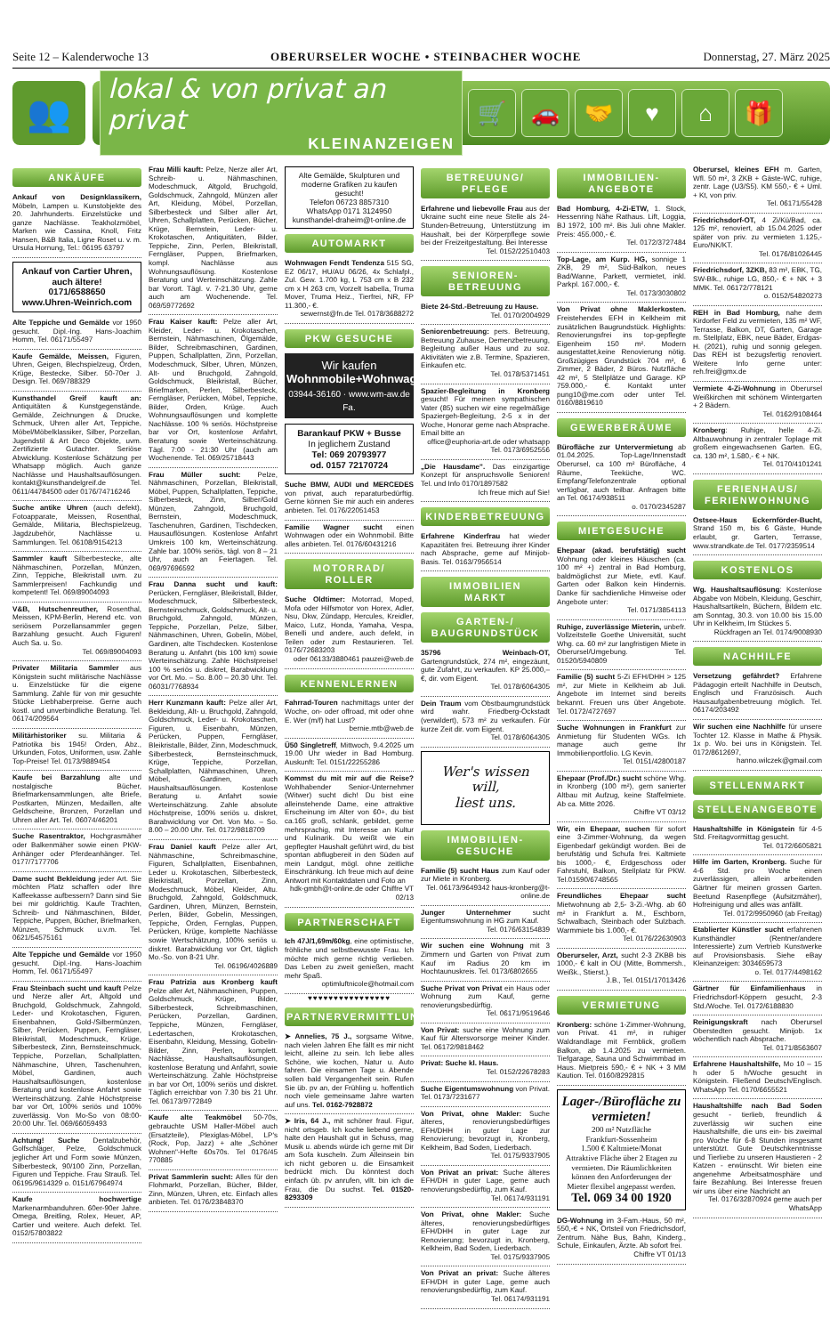Seite 12 – Kalenderwoche 13 OBERURSELER WOCHE • STEINBACHER WOCHE Donnerstag, 27. März 2025
👥
lokal & von privat an privat
KLEINANZEIGEN
🛒 🚗 🤝 ♥ ⌂ 🎁
ANKÄUFE
Ankauf von Designklassikern, Möbeln, Lampen u. Kunstobjekte des 20. Jahrhunderts. Einzelstücke und ganze Nachlässe. Teakholzmöbel, Marken wie Cassina, Knoll, Fritz Hansen, B&B Italia, Ligne Roset u. v. m. Ursula Hornung, Tel.: 06195 63797
Ankauf von Cartier Uhren, auch ältere!
0171/6588650
www.Uhren-Weinrich.com
Alte Teppiche und Gemälde vor 1950 gesucht. Dipl.-Ing. Hans-Joachim Homm, Tel. 06171/55497
Kaufe Gemälde, Meissen, Figuren, Uhren, Geigen, Blechspielzeug, Orden, Krüge, Bestecke, Silber. 50-70er J. Design. Tel. 069/788329
Kunsthandel Greif kauft an: Antiquitäten & Kunstgegenstände, Gemälde, Zeichnungen & Drucke, Schmuck, Uhren aller Art, Teppiche, Möbel/Möbelklassiker, Silber, Porzellan, Jugendstil & Art Deco Objekte, uvm. Zertifizierte Gutachter. Seriöse Abwicklung. Kostenlose Schätzung per Whatsapp möglich. Auch ganze Nachlässe und Haushaltsauflösungen. kontakt@kunsthandelgreif.de Tel. 0611/44784500 oder 0176/74716246
Suche antike Uhren (auch defekt), Fotoapparate, Meissen, Rosenthal, Gemälde, Militaria, Blechspielzeug, Jagdzubehör, Nachlässe u. Sammlungen. Tel. 06108/9154213
Sammler kauft Silberbestecke, alte Nähmaschinen, Porzellan, Münzen, Zinn, Teppiche, Bleikristall uvm. zu Sammlerpreisen! Fachkundig und kompetent! Tel. 069/89004093
V&B, Hutschenreuther, Rosenthal, Meissen, KPM-Berlin, Herend etc. von seriösem Porzellansammler gegen Barzahlung gesucht. Auch Figuren! Auch Sa. u. So.
Tel. 069/89004093
Privater Militaria Sammler aus Königstein sucht militärische Nachlässe u. Einzelstücke für die eigene Sammlung. Zahle für von mir gesuchte Stücke Liebhaberpreise. Gerne auch kostl. und unverbindliche Beratung. Tel. 06174/209564
Militärhistoriker su. Militaria & Patriotika bis 1945! Orden, Abz., Urkunden, Fotos, Uniformen, usw. Zahle Top-Preise! Tel. 0173/9889454
Kaufe bei Barzahlung alte und nostalgische Bücher, Briefmarkensammlungen, alte Briefe, Postkarten, Münzen, Medaillen, alte Geldscheine, Bronzen, Porzellan und Uhren aller Art. Tel. 06074/46201
Suche Rasentraktor, Hochgrasmäher oder Balkenmäher sowie einen PKW-Anhänger oder Pferdeanhänger. Tel. 0177/7177706
Dame sucht Bekleidung jeder Art. Sie möchten Platz schaffen oder Ihre Kaffeekasse aufbessern? Dann sind Sie bei mir goldrichtig. Kaufe Trachten, Schreib- und Nähmaschinen, Bilder, Teppiche, Puppen, Bücher, Briefmarken, Münzen, Schmuck u.v.m. Tel. 0621/54575161
Alte Teppiche und Gemälde vor 1950 gesucht. Dipl.-Ing. Hans-Joachim Homm, Tel. 06171/55497
Frau Steinbach sucht und kauft Pelze und Nerze aller Art, Altgold und Bruchgold, Goldschmuck, Zahngold, Leder- und Krokotaschen, Figuren, Eisenbahnen, Gold-/Silbermünzen, Silber, Perücken, Puppen, Ferngläser, Bleikristall, Modeschmuck, Krüge, Silberbesteck, Zinn, Bernsteinschmuck, Teppiche, Porzellan, Schallplatten, Nähmaschine, Uhren, Taschenuhren, Möbel, Gardinen, auch Haushaltsauflösungen, kostenlose Beratung und kostenlose Anfahrt sowie Werteinschätzung. Zahle Höchstpreise bar vor Ort, 100% seriös und 100% zuverlässig. Von Mo-So von 08:00-20:00 Uhr. Tel. 069/66059493
Achtung! Suche Dentalzubehör, Golfschläger, Pelze, Goldschmuck jeglicher Art und Form sowie Münzen, Silberbesteck, 90/100 Zinn, Porzellan, Figuren und Teppiche. Frau Strauß. Tel. 06195/9614329 o. 0151/67964974
Kaufe hochwertige Markenarmbanduhren. 60er-90er Jahre. Omega, Breitling, Rolex, Heuer, AP, Cartier und weitere. Auch defekt. Tel. 0152/57803822
Frau Milli kauft: Pelze, Nerze aller Art, Schreib- u. Nähmaschinen, Modeschmuck, Altgold, Bruchgold, Goldschmuck, Zahngold, Münzen aller Art, Kleidung, Möbel, Porzellan, Silberbesteck und Silber aller Art, Uhren, Schallplatten, Perücken, Bücher, Krüge, Bernstein, Leder- u. Krokotaschen, Antiquitäten, Bilder, Teppiche, Zinn, Perlen, Bleikristall, Ferngläser, Puppen, Briefmarken, kompl. Nachlässe aus Wohnungsauflösung. Kostenlose Beratung und Werteinschätzung. Zahle bar Vorort. Tägl. v. 7-21.30 Uhr, gerne auch am Wochenende. Tel. 069/59772692
Frau Kaiser kauft: Pelze aller Art, Kleider, Leder- u. Krokotaschen, Bernstein, Nähmaschinen, Ölgemälde, Bilder, Schreibmaschinen, Gardinen, Puppen, Schallplatten, Zinn, Porzellan, Modeschmuck, Silber, Uhren, Münzen, Alt- und Bruchgold, Zahngold, Goldschmuck, Bleikristall, Bücher, Briefmarken, Perlen, Silberbesteck, Ferngläser, Perücken, Möbel, Teppiche, Bilder, Orden, Krüge. Auch Wohnungsauflösungen und komplette Nachlässe. 100 % seriös. Höchstpreise bar vor Ort, kostenlose Anfahrt, Beratung sowie Werteinschätzung. Tägl. 7:00 - 21:30 Uhr (auch am Wochenende. Tel. 069/25718443
Frau Müller sucht: Pelze, Nähmaschinen, Porzellan, Bleikristall, Möbel, Puppen, Schallplatten, Teppiche, Silberbesteck, Zinn, Silber/Gold Münzen, Zahngold, Bruchgold, Bernstein, Modeschmuck, Taschenuhren, Gardinen, Tischdecken, Hausauflösungen. Kostenlose Anfahrt Umkreis 100 km, Werteinschätzung. Zahle bar. 100% seriös, tägl. von 8 – 21 Uhr, auch an Feiertagen. Tel. 069/97696592
Frau Danna sucht und kauft: Perücken, Ferngläser, Bleikristall, Bilder, Modeschmuck, Silberbesteck, Bernsteinschmuck, Goldschmuck, Alt- u. Bruchgold, Zahngold, Münzen, Teppiche, Porzellan, Pelze, Silber, Nähmaschinen, Uhren, Gobelin, Möbel, Gardinen, alte Tischdecken. Kostenlose Beratung u. Anfahrt (bis 100 km) sowie Werteinschätzung. Zahle Höchstpreise! 100 % seriös u. diskret, Barabwicklung vor Ort. Mo. – So. 8.00 – 20.30 Uhr. Tel. 06031/7768934
Herr Kunzmann kauft: Pelze aller Art, Bekleidung, Alt- u. Bruchgold, Zahngold, Goldschmuck, Leder- u. Krokotaschen, Figuren, u. Eisenbahn, Münzen, Perücken, Puppen, Ferngläser, Bleikristalle, Bilder, Zinn, Modeschmuck, Silberbesteck, Bernsteinschmuck, Krüge, Teppiche, Porzellan, Schallplatten, Nähmaschinen, Uhren, Möbel, Gardinen, auch Haushaltsauflösungen. Kostenlose Beratung u. Anfahrt sowie Werteinschätzung. Zahle absolute Höchstpreise, 100% seriös u. diskret, Barabwicklung vor Ort. Von Mo. – So. 8.00 – 20.00 Uhr. Tel. 0172/9818709
Frau Daniel kauft Pelze aller Art, Nähmaschine, Schreibmaschine, Figuren, Schallplatten, Eisenbahnen, Leder u. Krokotaschen, Silberbesteck, Bleikristall, Porzellan, Zinn, Modeschmuck, Möbel, Kleider, Altu. Bruchgold, Zahngold, Goldschmuck, Gardinen, Uhren, Münzen, Bernstein, Perlen, Bilder, Gobelin, Messingen, Teppiche, Orden, Fernglas, Puppen, Perücken, Krüge, komplette Nachlässe sowie Wertschätzung, 100% seriös u. diskret. Barabwicklung vor Ort, täglich Mo.-So. von 8-21 Uhr.
Tel. 06196/4026889
Frau Patrizia aus Kronberg kauft Pelze aller Art, Nähmaschinen, Puppen, Goldschmuck, Krüge, Bilder, Silberbesteck, Schreibmaschinen, Perücken, Porzellan, Gardinen, Teppiche, Münzen, Ferngläser, Ledertaschen, Krokotaschen, Eisenbahn, Kleidung, Messing, Gobelin-Bilder, Zinn, Perlen, komplett. Nachlässe, Haushaltsauflösungen, kostenlose Beratung und Anfahrt, sowie Werteinschätzung. Zahle Höchstpreise in bar vor Ort, 100% seriös und diskret. Täglich erreichbar von 7.30 bis 21 Uhr. Tel. 06173/9772849
Kaufe alte Teakmöbel 50-70s, gebrauchte USM Haller-Möbel auch (Ersatzteile), Plexiglas-Möbel, LP's (Rock, Pop, Jazz) + alte „Schöner Wohnen"-Hefte 60s70s. Tel 0176/45 770885
Privat Sammlerin sucht: Alles für den Flohmarkt, Porzellan, Bücher, Bilder, Zinn, Münzen, Uhren, etc. Einfach alles anbieten. Tel. 0176/23848370
Alte Gemälde, Skulpturen und moderne Grafiken zu kaufen gesucht!
Telefon 06723 8857310
WhatsApp 0171 3124950
kunsthandel-draheim@t-online.de
AUTOMARKT
Wohnwagen Fendt Tendenza 515 SG, EZ 06/17, HU/AU 06/26, 4x Schlafpl., Zul. Gew. 1.700 kg, L 753 cm x B 232 cm x H 263 cm, Vorzelt Isabella, Truma Mover, Truma Heiz., Tierfrei, NR, FP 11.300,- €.
sewernst@fn.de Tel. 0178/3688272
PKW GESUCHE
Wir kaufen
Wohnmobile+Wohnwagen
03944-36160 · www.wm-aw.de Fa.
Barankauf PKW + Busse
In jeglichem Zustand
Tel: 069 20793977
od. 0157 72170724
Suche BMW, AUDI und MERCEDES von privat, auch reparaturbedürftig. Gerne können Sie mir auch ein anderes anbieten. Tel. 0176/22051453
Familie Wagner sucht einen Wohnwagen oder ein Wohnmobil. Bitte alles anbieten. Tel. 0176/60431216
MOTORRAD/
ROLLER
Suche Oldtimer: Motorrad, Moped, Mofa oder Hilfsmotor von Horex, Adler, Nsu, Dkw, Zündapp, Hercules, Kreidler, Maico, Lutz, Honda, Yamaha, Vespa, Benelli und andere, auch defekt, in Teilen oder zum Restaurieren. Tel. 0176/72683203
oder 06133/3880461 pauzei@web.de
KENNENLERNEN
Fahrrad-Touren nachmittags unter der Woche, on- oder offroad, mit oder ohne E. Wer (m/f) hat Lust?
bernie.mtb@web.de
Ü50 Singletreff, Mittwoch, 9.4.2025 um 19.00 Uhr wieder in Bad Homburg. Auskunft: Tel. 0151/22255286
Kommst du mit mir auf die Reise? Wohlhabender Senior-Unternehmer (Witwer) sucht dich! Du bist eine alleinstehende Dame, eine attraktive Erscheinung im Alter von 60+, du bist ca.165 groß, schlank, gebildet, gerne mehrsprachig, mit Interesse an Kultur und Kulinarik. Du weißt wie ein gepflegter Haushalt geführt wird, du bist spontan abflugbereit in den Süden auf mein Landgut, mögl. ohne zeitliche Einschränkung. Ich freue mich auf deine Antwort mit Kontaktdaten und Foto an
hdk-gmbh@t-online.de oder Chiffre VT 02/13
PARTNERSCHAFT
Ich 47J/1,69m/60kg, eine optimistische, fröhliche und selbstbewusste Frau. Ich möchte mich gerne richtig verlieben. Das Leben zu zweit genießen, macht mehr Spaß.
optimluftnicole@hotmail.com
♥♥♥♥♥♥♥♥♥♥♥♥♥♥♥♥
PARTNERVERMITTLUNG
➤ Annelies, 75 J., sorgsame Witwe, nach vielen Jahren Ehe fällt es mir nicht leicht, alleine zu sein. Ich liebe alles Schöne, wie kochen, Natur u. Auto fahren. Die einsamen Tage u. Abende sollen bald Vergangenheit sein. Rufen Sie üb. pv an, der Frühling u. hoffentlich noch viele gemeinsame Jahre warten auf uns. Tel. 0162-7928872
➤ Iris, 64 J., mit schöner fraul. Figur, nicht ortsgeb. Ich koche liebend gerne, halte den Haushalt gut in Schuss, mag Musik u. abends würde ich gerne mit Dir am Sofa kuscheln. Zum Alleinsein bin ich nicht geboren u. die Einsamkeit bedrückt mich. Du könntest doch einfach üb. pv anrufen, vllt. bin ich die Frau, die Du suchst. Tel. 01520-8293309
BETREUUNG/
PFLEGE
Erfahrene und liebevolle Frau aus der Ukraine sucht eine neue Stelle als 24-Stunden-Betreuung, Unterstützung im Haushalt, bei der Körperpflege sowie bei der Freizeitgestaltung. Bei Interesse
Tel. 0152/22510403
SENIOREN-
BETREUUNG
Biete 24-Std.-Betreuung zu Hause.
Tel. 0170/2004929
Seniorenbetreuung: pers. Betreuung, Betreuung Zuhause, Demenzbetreuung, Begleitung außer Haus und zu soz. Aktivitäten wie z.B. Termine, Spazieren, Einkaufen etc.
Tel. 0178/5371451
Spazier-Begleitung in Kronberg gesucht! Für meinen sympathischen Vater (85) suchen wir eine regelmäßige Spaziergeh-Begleitung, 2-5 x in der Woche, Honorar gerne nach Absprache. Email bitte an
office@euphoria-art.de oder whatsapp Tel. 0173/6952556
„Die Hausdame". Das einzigartige Konzept für anspruchsvolle Senioren! Tel. und Info 0170/1897582
Ich freue mich auf Sie!
KINDERBETREUUNG
Erfahrene Kinderfrau hat wieder Kapazitäten frei. Betreuung ihrer Kinder nach Absprache, gerne auf Minijob-Basis. Tel. 0163/7956514
IMMOBILIEN
MARKT
GARTEN-/
BAUGRUNDSTÜCK
35796 Weinbach-OT, Gartengrundstück, 274 m², eingezäunt, gute Zufahrt, zu verkaufen. KP 25.000,– €, dir. vom Eigent.
Tel. 0178/6064305
Dein Traum vom Obstbaumgrundstück wird wahr. Friedberg-Ockstadt (verwildert), 573 m² zu verkaufen. Für kurze Zeit dir. vom Eigent.
Tel. 0178/6064305
Wer's wissen will,
liest uns.
IMMOBILIEN-
GESUCHE
Familie (5) sucht Haus zum Kauf oder zur Miete in Kronberg.
Tel. 06173/9649342 haus-kronberg@t-online.de
Junger Unternehmer sucht Eigentumswohnung in HG zum Kauf.
Tel. 0176/63154839
Wir suchen eine Wohnung mit 3 Zimmern und Garten von Privat zum Kauf im Radius 20 km im Hochtaunuskreis. Tel. 0173/6802655
Suche Privat von Privat ein Haus oder Wohnung zum Kauf, gerne renovierungsbedürftig.
Tel. 06171/9519646
Von Privat: suche eine Wohnung zum Kauf für Altersvorsorge meiner Kinder. Tel. 06172/9818462
Privat: Suche kl. Haus.
Tel. 0152/22678283
Suche Eigentumswohnung von Privat. Tel. 0173/7231677
Von Privat, ohne Makler: Suche älteres, renovierungsbedürftiges EFH/DHH in guter Lage zur Renovierung; bevorzugt in, Kronberg, Kelkheim, Bad Soden, Liederbach.
Tel. 0175/9337905
Von Privat an privat: Suche älteres EFH/DH in guter Lage, gerne auch renovierungsbedürftig, zum Kauf.
Tel. 06174/931191
Von Privat, ohne Makler: Suche älteres, renovierungsbedürftiges EFH/DHH in guter Lage zur Renovierung; bevorzugt in, Kronberg, Kelkheim, Bad Soden, Liederbach.
Tel. 0175/9337905
Von Privat an privat: Suche älteres EFH/DH in guter Lage, gerne auch renovierungsbedürftig, zum Kauf.
Tel. 06174/931191
IMMOBILIEN-
ANGEBOTE
Bad Homburg, 4-Zi-ETW, 1. Stock, Hessenring Nähe Rathaus. Lift, Loggia, BJ 1972, 100 m². Bis Juli ohne Makler. Preis: 455.000,- €.
Tel. 0172/3727484
Top-Lage, am Kurp. HG, sonnige 1 ZKB, 29 m², Süd-Balkon, neues Bad/Wanne, Parkett, vermietet, inkl. Parkpl. 167.000,- €.
Tel. 0173/3030802
Von Privat ohne Maklerkosten. Freistehendes EFH in Kelkheim mit zusätzlichen Baugrundstück. Highlights: Renovierungsfrei ins top-gepflegte Eigenheim 150 m². Modern ausgestattet,keine Renovierung nötig. Großzügiges Grundstück 704 m², 6 Zimmer, 2 Bäder, 2 Büros. Nutzfläche 42 m², 5 Stellplätze und Garage. KP 759.000,- €. Kontakt unter pung10@me.com oder unter Tel. 0160/8819610
GEWERBERÄUME
Bürofläche zur Untervermietung ab 01.04.2025. Top-Lage/Innenstadt Oberursel, ca 100 m² Bürofläche, 4 Räume, Teeküche, WC. Empfang/Telefonzentrale optional verfügbar, auch teilbar. Anfragen bitte an Tel. 06174/938511
o. 0170/2345287
MIETGESUCHE
Ehepaar (akad. berufstätig) sucht Wohnung oder kleines Häuschen (ca. 100 m² +) zentral in Bad Homburg, baldmöglichst zur Miete, evtl. Kauf. Garten oder Balkon kein Hindernis. Danke für sachdienliche Hinweise oder Angebote unter:
Tel. 0171/3854113
Ruhige, zuverlässige Mieterin, unbefr. Vollzeitstelle Goethe Universität, sucht Whg. ca. 60 m² zur langfristigen Miete in Oberursel/Umgebung. Tel. 01520/5940809
Familie (5) sucht 5-Zi EFH/DHH > 125 m², zur Miete in Kelkheim ab Juli. Angebote im Internet sind bereits bekannt. Freuen uns über Angebote. Tel. 0172/4727697
Suche Wohnungen in Frankfurt zur Anmietung für Studenten WGs. Ich manage auch gerne Ihr Immobilienportfolio. LG Kevin.
Tel. 0151/42800187
Ehepaar (Prof./Dr.) sucht schöne Whg. in Kronberg (100 m²), gern sanierter Altbau mit Aufzug, keine Staffelmiete. Ab ca. Mitte 2026.
Chiffre VT 03/12
Wir, ein Ehepaar, suchen für sofort eine 3-Zimmer-Wohnung, da wegen Eigenbedarf gekündigt worden. Bei de berufstätig und Schufa frei. Kaltmiete bis 1000,- €, Erdgeschoss oder Fahrstuhl, Balkon, Stellplatz für PKW. Tel.01590/6748565
Freundliches Ehepaar sucht Mietwohnung ab 2,5- 3-Zi.-Whg. ab 60 m² in Frankfurt a. M., Eschborn, Schwalbach, Steinbach oder Sulzbach. Warmmiete bis 1.000,- €.
Tel. 0176/22630903
Oberurseler, Arzt, sucht 2-3 ZKBB bis 1000,- € kalt in OU (Mitte, Bommersh., Weißk., Stierst.).
J.B., Tel. 0151/17013426
VERMIETUNG
Kronberg: schöne 1-Zimmer-Wohnung, von Privat. 41 m², in ruhiger Waldrandlage mit Fernblick, großem Balkon, ab 1.4.2025 zu vermieten. Tiefgarage, Sauna und Schwimmbad im Haus. Mietpreis 590,- € + NK + 3 MM Kaution. Tel. 0160/8292815
Lager-/Bürofläche zu vermieten!
200 m² Nutzfläche
Frankfurt-Sossenheim
1.500 € Kaltmiete/Monat
Attraktive Fläche über 2 Etagen zu vermieten. Die Räumlichkeiten können den Anforderungen der Mieter flexibel angepasst werden.
Tel. 069 34 00 1920
DG-Wohnung im 3-Fam.-Haus, 50 m², 550,-€ + NK, Ortsteil von Friedrichsdorf, Zentrum. Nähe Bus, Bahn, Kinderg., Schule, Einkaufen, Ärzte. Ab sofort frei.
Chiffre VT 01/13
Oberursel, kleines EFH m. Garten, Wfl. 50 m², 3 ZKB + Gäste-WC, ruhige, zentr. Lage (U3/S5). KM 550,- € + Uml. + Kt, von priv.
Tel. 06171/55428
Friedrichsdorf-OT, 4 Zi/Kü/Bad, ca. 125 m², renoviert, ab 15.04.2025 oder später von priv. zu vermieten 1.125,- Euro/NK/KT.
Tel. 0176/81026445
Friedrichsdorf, 3ZKB, 83 m², EBK, TG, SW-Blk., ruhige LG, 850,- € + NK + 3 MMK. Tel. 06172/778121
o. 0152/54820273
REH in Bad Homburg, nahe dem Kirdorfer Feld zu vermieten, 135 m² WF, Terrasse, Balkon, DT, Garten, Garage m. Stellplatz, EBK, neue Bäder, Erdgas-H. (2021), ruhig und sonnig gelegen. Das REH ist bezugsfertig renoviert. Weitere Info gerne unter: reh.frei@gmx.de
Vermiete 4-Zi-Wohnung in Oberursel Weißkirchen mit schönem Wintergarten + 2 Bädern.
Tel. 0162/9108464
Kronberg: Ruhige, helle 4-Zi. Altbauwohnung in zentraler Toplage mit großem eingewachsenen Garten. EG, ca. 130 m², 1.580,- € + NK.
Tel. 0170/4101241
FERIENHAUS/
FERIENWOHNUNG
Ostsee-Haus Eckernförder-Bucht, Strand 150 m, bis 6 Gäste, Hunde erlaubt, gr. Garten, Terrasse, www.strandkate.de Tel. 0177/2359514
KOSTENLOS
Wg. Haushaltsauflösung: Kostenlose Abgabe von Möbeln, Kleidung, Geschirr, Haushaltsartikeln, Büchern, Bildern etc. am Sonntag, 30.3. von 10.00 bis 15.00 Uhr in Kelkheim, Im Stückes 5.
Rückfragen an Tel. 0174/9008930
NACHHILFE
Versetzung gefährdet? Erfahrene Pädagogin erteilt Nachhilfe in Deutsch, Englisch und Französisch. Auch Hausaufgabenbetreuung möglich. Tel. 06174/203492
Wir suchen eine Nachhilfe für unsere Tochter 12. Klasse in Mathe & Physik. 1x p. Wo. bei uns in Königstein. Tel. 0172/8612697,
hanno.wilczek@gmail.com
STELLENMARKT
STELLENANGEBOTE
Haushaltshilfe in Königstein für 4-5 Std. Freitagvormittag gesucht.
Tel. 0172/6605821
Hilfe im Garten, Kronberg. Suche für 4-6 Std. pro Woche einen zuverlässigen, allein arbeitenden Gärtner für meinen grossen Garten. Beetund Rasenpflege (Aufsitzmäher), Hofreinigung und alles was anfällt.
Tel. 0172/9950960 (ab Freitag)
Etablierter Künstler sucht erfahrenen Kunsthändler (Rentner/andere Interessierte) zum Vertrieb Kunstwerke auf Provisionsbasis. Siehe eBay Kleinanzeigen: 3034659573
o. Tel. 0177/4498162
Gärtner für Einfamilienhaus in Friedrichsdorf-Köppern gesucht, 2-3 Std./Woche. Tel. 0172/6188830
Reinigungskraft nach Oberursel Oberstedten gesucht. Minijob. 1x wöchentlich nach Absprache.
Tel. 0171/8563607
Erfahrene Haushaltshilfe, Mo 10 – 15 h oder 5 h/Woche gesucht in Königstein. Fließend Deutsch/Englisch. WhatsApp Tel. 0170/6655521
Haushaltshilfe nach Bad Soden gesucht - tierlieb, freundlich & zuverlässig wir suchen eine Haushaltshilfe, die uns ein- bis zweimal pro Woche für 6-8 Stunden insgesamt unterstützt. Gute Deutschkenntnisse und Tierliebe zu unseren Haustieren - 2 Katzen - erwünscht. Wir bieten eine angenehme Arbeitsatmosphäre und faire Bezahlung. Bei Interesse freuen wir uns über eine Nachricht an
Tel. 0176/32870924 gerne auch per WhatsApp